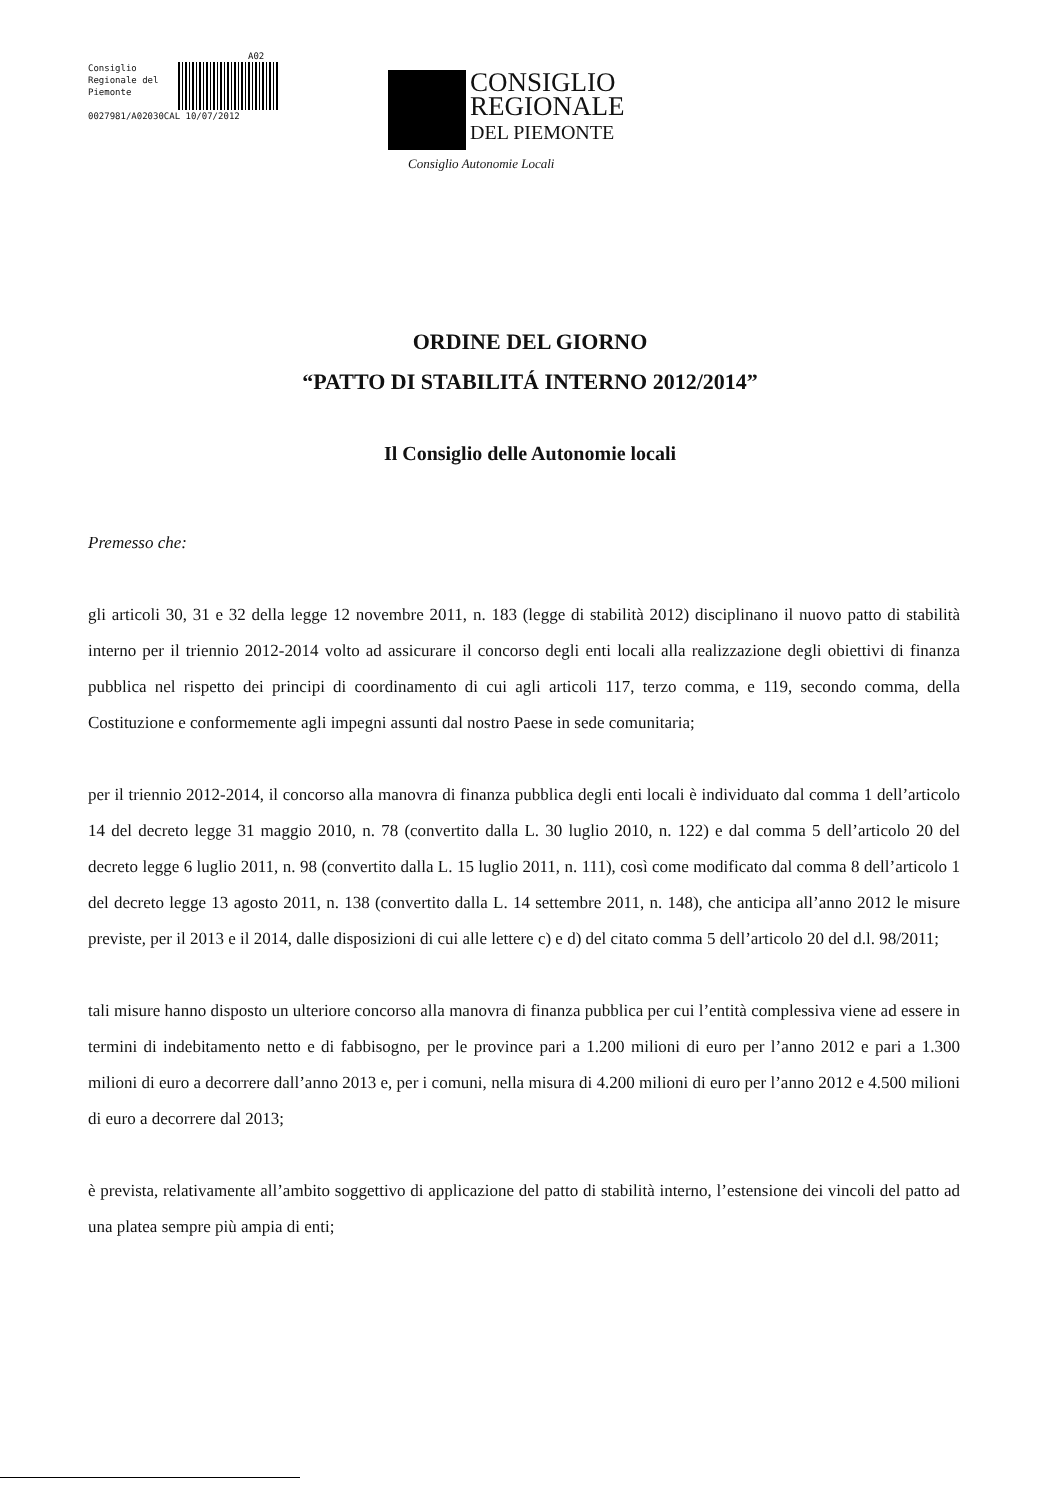A02
Consiglio
Regionale del
Piemonte
0027981/A02030CAL 10/07/2012
CONSIGLIO
REGIONALE
DEL PIEMONTE
Consiglio Autonomie Locali
ORDINE DEL GIORNO
“PATTO DI STABILITÁ INTERNO 2012/2014”
Il Consiglio delle Autonomie locali
Premesso che:
gli articoli 30, 31 e 32 della legge 12 novembre 2011, n. 183 (legge di stabilità 2012) disciplinano il nuovo patto di stabilità interno per il triennio 2012-2014 volto ad assicurare il concorso degli enti locali alla realizzazione degli obiettivi di finanza pubblica nel rispetto dei principi di coordinamento di cui agli articoli 117, terzo comma, e 119, secondo comma, della Costituzione e conformemente agli impegni assunti dal nostro Paese in sede comunitaria;
per il triennio 2012-2014, il concorso alla manovra di finanza pubblica degli enti locali è individuato dal comma 1 dell’articolo 14 del decreto legge 31 maggio 2010, n. 78 (convertito dalla L. 30 luglio 2010, n. 122) e dal comma 5 dell’articolo 20 del decreto legge 6 luglio 2011, n. 98 (convertito dalla L. 15 luglio 2011, n. 111), così come modificato dal comma 8 dell’articolo 1 del decreto legge 13 agosto 2011, n. 138 (convertito dalla L. 14 settembre 2011, n. 148), che anticipa all’anno 2012 le misure previste, per il 2013 e il 2014, dalle disposizioni di cui alle lettere c) e d) del citato comma 5 dell’articolo 20 del d.l. 98/2011;
tali misure hanno disposto un ulteriore concorso alla manovra di finanza pubblica per cui l’entità complessiva viene ad essere in termini di indebitamento netto e di fabbisogno, per le province pari a 1.200 milioni di euro per l’anno 2012 e pari a 1.300 milioni di euro a decorrere dall’anno 2013 e, per i comuni, nella misura di 4.200 milioni di euro per l’anno 2012 e 4.500 milioni di euro a decorrere dal 2013;
è prevista, relativamente all’ambito soggettivo di applicazione del patto di stabilità interno, l’estensione dei vincoli del patto ad una platea sempre più ampia di enti;